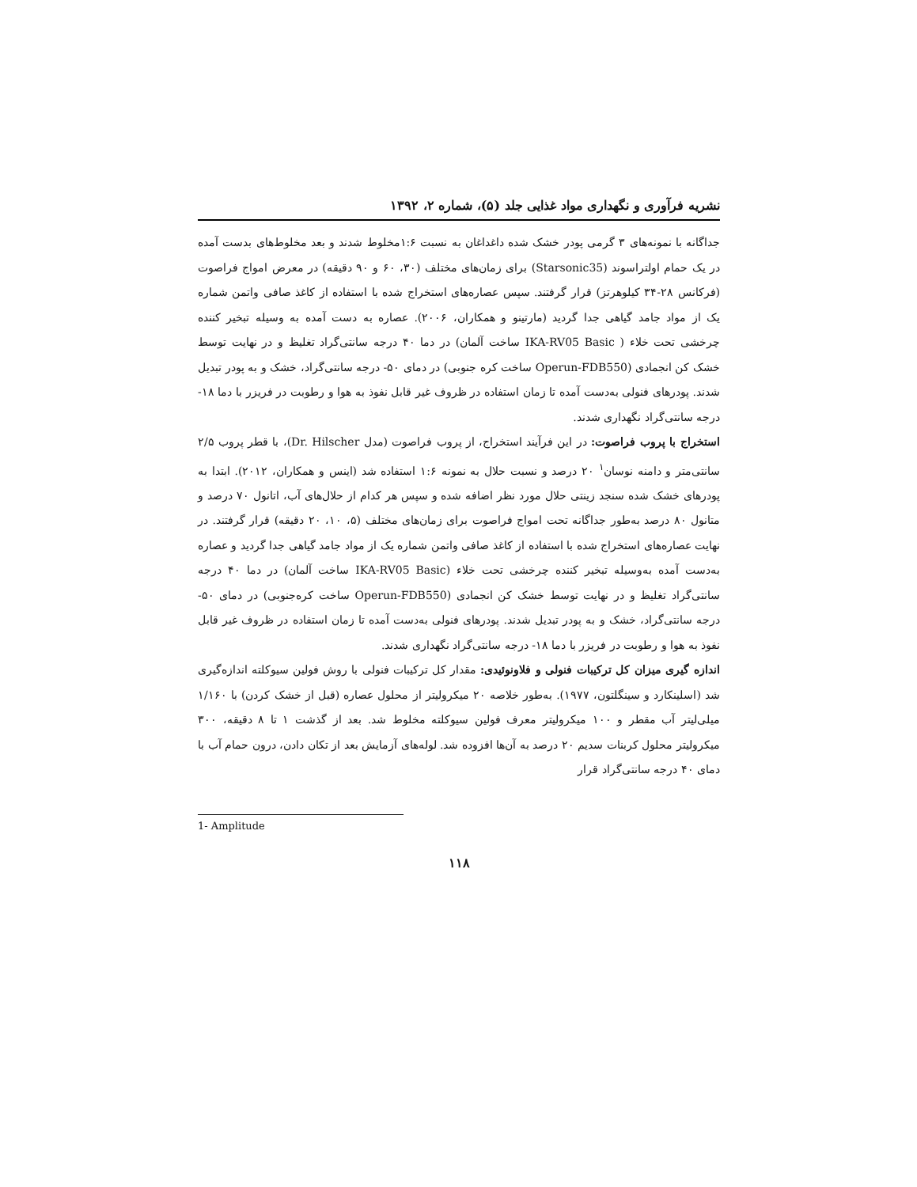نشریه فرآوری و نگهداری مواد غذایی جلد (۵)، شماره ۲، ۱۳۹۲
جداگانه با نمونه‌های ۳ گرمی پودر خشک شده داغداغان به نسبت ۱:۶مخلوط شدند و بعد مخلوط‌های بدست آمده در یک حمام اولتراسوند (Starsonic35) برای زمان‌های مختلف (۳۰، ۶۰ و ۹۰ دقیقه) در معرض امواج فراصوت (فرکانس ۲۸-۳۴ کیلوهرتز) قرار گرفتند. سپس عصاره‌های استخراج شده با استفاده از کاغذ صافی واتمن شماره یک از مواد جامد گیاهی جدا گردید (مارتینو و همکاران، ۲۰۰۶). عصاره به دست آمده به وسیله تبخیر کننده چرخشی تحت خلاء ( IKA-RV05 Basic ساخت آلمان) در دما ۴۰ درجه سانتی‌گراد تغلیظ و در نهایت توسط خشک کن انجمادی (Operun-FDB550 ساخت کره جنوبی) در دمای ۵۰- درجه سانتی‌گراد، خشک و به پودر تبدیل شدند. پودرهای فنولی به‌دست آمده تا زمان استفاده در ظروف غیر قابل نفوذ به هوا و رطوبت در فریزر با دما ۱۸- درجه سانتی‌گراد نگهداری شدند.
استخراج با پروب فراصوت: در این فرآیند استخراج، از پروب فراصوت (مدل Dr. Hilscher)، با قطر پروب ۲/۵ سانتی‌متر و دامنه نوسان<sup>۱</sup> ۲۰ درصد و نسبت حلال به نمونه ۱:۶ استفاده شد (اینس و همکاران، ۲۰۱۲). ابتدا به پودرهای خشک شده سنجد زینتی حلال مورد نظر اضافه شده و سپس هر کدام از حلال‌های آب، اتانول ۷۰ درصد و متانول ۸۰ درصد به‌طور جداگانه تحت امواج فراصوت برای زمان‌های مختلف (۵، ۱۰، ۲۰ دقیقه) قرار گرفتند. در نهایت عصاره‌های استخراج شده با استفاده از کاغذ صافی واتمن شماره یک از مواد جامد گیاهی جدا گردید و عصاره به‌دست آمده به‌وسیله تبخیر کننده چرخشی تحت خلاء (IKA-RV05 Basic ساخت آلمان) در دما ۴۰ درجه سانتی‌گراد تغلیظ و در نهایت توسط خشک کن انجمادی (Operun-FDB550 ساخت کره‌جنوبی) در دمای ۵۰- درجه سانتی‌گراد، خشک و به پودر تبدیل شدند. پودرهای فنولی به‌دست آمده تا زمان استفاده در ظروف غیر قابل نفوذ به هوا و رطوبت در فریزر با دما ۱۸- درجه سانتی‌گراد نگهداری شدند.
اندازه گیری میزان کل ترکیبات فنولی و فلاونوئیدی: مقدار کل ترکیبات فنولی با روش فولین سیوکلته اندازه‌گیری شد (اسلینکارد و سینگلتون، ۱۹۷۷). به‌طور خلاصه ۲۰ میکرولیتر از محلول عصاره (قبل از خشک کردن) با ۱/۱۶۰ میلی‌لیتر آب مقطر و ۱۰۰ میکرولیتر معرف فولین سیوکلته مخلوط شد. بعد از گذشت ۱ تا ۸ دقیقه، ۳۰۰ میکرولیتر محلول کربنات سدیم ۲۰ درصد به آن‌ها افزوده شد. لوله‌های آزمایش بعد از تکان دادن، درون حمام آب با دمای ۴۰ درجه سانتی‌گراد قرار
1- Amplitude
۱۱۸